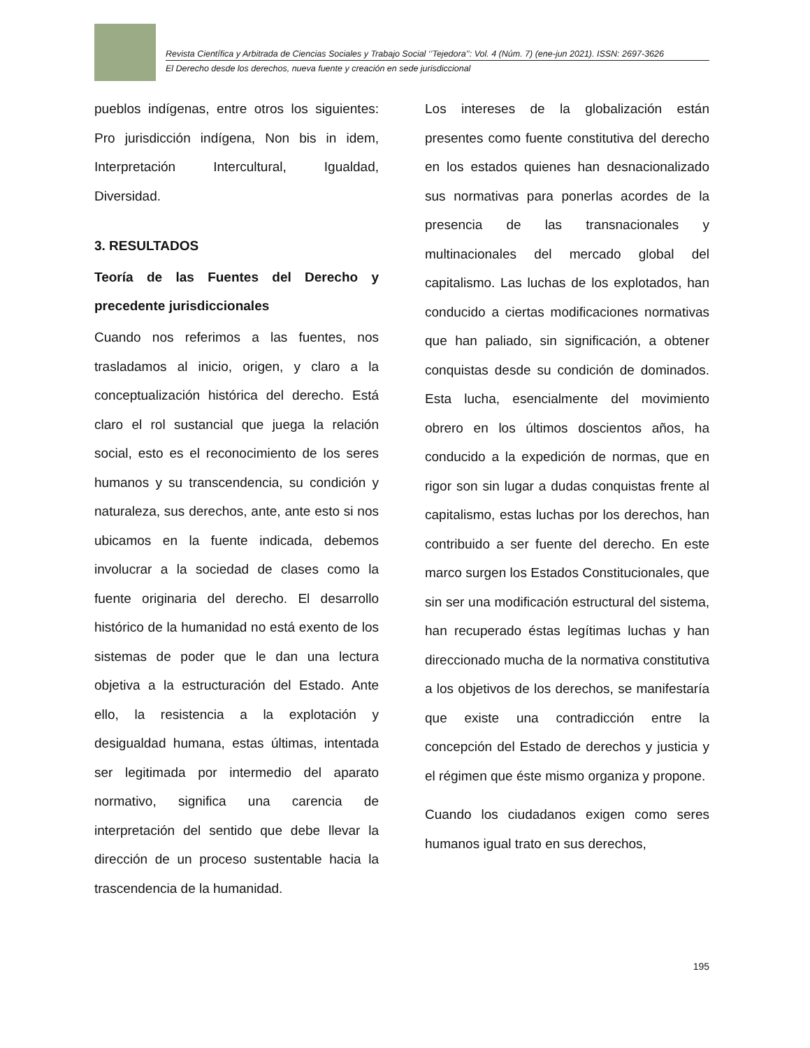Revista Científica y Arbitrada de Ciencias Sociales y Trabajo Social ‘’Tejedora’’: Vol. 4 (Núm. 7) (ene-jun 2021). ISSN: 2697-3626
El Derecho desde los derechos, nueva fuente y creación en sede jurisdiccional
pueblos indígenas, entre otros los siguientes: Pro jurisdicción indígena, Non bis in idem, Interpretación Intercultural, Igualdad, Diversidad.
3. RESULTADOS
Teoría de las Fuentes del Derecho y precedente jurisdiccionales
Cuando nos referimos a las fuentes, nos trasladamos al inicio, origen, y claro a la conceptualización histórica del derecho. Está claro el rol sustancial que juega la relación social, esto es el reconocimiento de los seres humanos y su transcendencia, su condición y naturaleza, sus derechos, ante, ante esto si nos ubicamos en la fuente indicada, debemos involucrar a la sociedad de clases como la fuente originaria del derecho. El desarrollo histórico de la humanidad no está exento de los sistemas de poder que le dan una lectura objetiva a la estructuración del Estado. Ante ello, la resistencia a la explotación y desigualdad humana, estas últimas, intentada ser legitimada por intermedio del aparato normativo, significa una carencia de interpretación del sentido que debe llevar la dirección de un proceso sustentable hacia la trascendencia de la humanidad.
Los intereses de la globalización están presentes como fuente constitutiva del derecho en los estados quienes han desnacionalizado sus normativas para ponerlas acordes de la presencia de las transnacionales y multinacionales del mercado global del capitalismo. Las luchas de los explotados, han conducido a ciertas modificaciones normativas que han paliado, sin significación, a obtener conquistas desde su condición de dominados. Esta lucha, esencialmente del movimiento obrero en los últimos doscientos años, ha conducido a la expedición de normas, que en rigor son sin lugar a dudas conquistas frente al capitalismo, estas luchas por los derechos, han contribuido a ser fuente del derecho. En este marco surgen los Estados Constitucionales, que sin ser una modificación estructural del sistema, han recuperado éstas legítimas luchas y han direccionado mucha de la normativa constitutiva a los objetivos de los derechos, se manifestaría que existe una contradicción entre la concepción del Estado de derechos y justicia y el régimen que éste mismo organiza y propone.
Cuando los ciudadanos exigen como seres humanos igual trato en sus derechos,
195